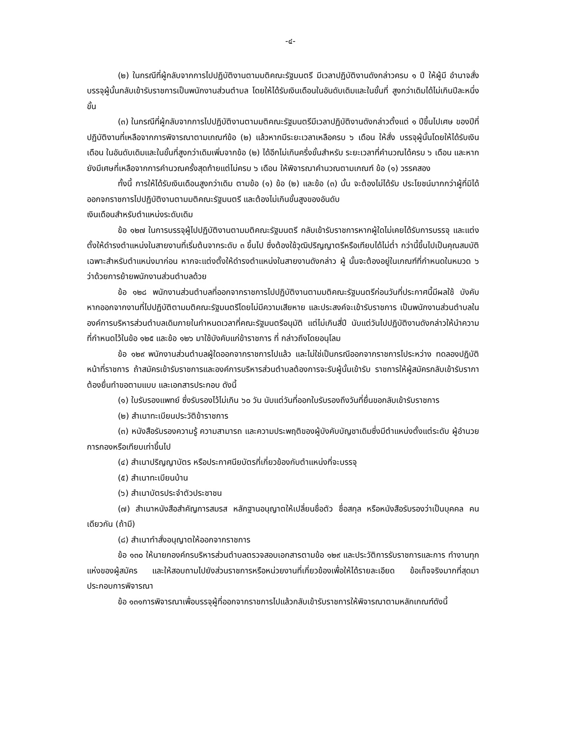-๔-
(๒) ในกรณีที่ผู้กลับจากการไปปฏิบัติงานตามมติคณะรัฐมนตรี มีเวลาปฏิบัติงานดังกล่าวครบ ๑ ปี ให้ผู้มี อำนาจสั่งบรรจุผู้นั้นกลับเข้ารับราชการเป็นพนักงานส่วนตำบล โดยให้ได้รับเงินเดือนในอันดับเดิมและในขั้นที่ สูงกว่าเดิมได้ไม่เกินปีละหนึ่งขั้น
(๓) ในกรณีที่ผู้กลับจากการไปปฏิบัติงานตามมติคณะรัฐมนตรีมีเวลาปฏิบัติงานดังกล่าวตั้งแต่ ๑ ปีขึ้นไปเศษ ของปีที่ปฏิบัติงานที่เหลือจากการพิจารณาตามเกณฑ์ข้อ (๒) แล้วหากมีระยะเวลาเหลือครบ ๖ เดือน ให้สั่ง บรรจุผู้นั้นโดยให้ได้รับเงินเดือน ในอันดับเดิมและในขั้นที่สูงกว่าเดิมเพิ่มจากข้อ (๒) ได้อีกไม่เกินครึ่งขั้นสำหรับ ระยะเวลาที่คำนวณได้ครบ ๖ เดือน และหากยังมีเศษที่เหลือจากการคำนวณครั้งสุดท้ายแต่ไม่ครบ ๖ เดือน ให้พิจารณาคำนวณตามเกณฑ์ ข้อ (๑) วรรคสอง
ทั้งนี้ การให้ได้รับเงินเดือนสูงกว่าเดิม ตามข้อ (๑) ข้อ (๒) และข้อ (๓) นั้น จะต้องไม่ได้รับ ประโยชน์มากกว่าผู้ที่มิได้ออกจกราชการไปปฏิบัติงานตามมติคณะรัฐมนตรี และต้องไม่เกินขั้นสูงของอันดับ
เงินเดือนสำหรับตำแหน่งระดับเดิม
ข้อ ๑๒๗ ในการบรรจุผู้ไปปฏิบัติงานตามมติคณะรัฐมนตรี กลับเข้ารับราชการหากผู้ใดไม่เคยได้รับการบรรจุ และแต่งตั้งให้ดำรงตำแหน่งในสายงานที่เริ่มต้นจากระดับ ๓ ขึ้นไป ซึ่งต้องใช้วุฒิปริญญาตรีหรือเทียบได้ไม่ต่ำ กว่านี้ขึ้นไปเป็นคุณสมบัติเฉพาะสำหรับตำแหน่งมาก่อน หากจะแต่งตั้งให้ดำรงตำแหน่งในสายงานดังกล่าว ผู้ นั้นจะต้องอยู่ในเกณฑ์ที่กำหนดในหมวด ๖ ว่าด้วยการย้ายพนักงานส่วนตำบลด้วย
ข้อ ๑๒๘ พนักงานส่วนตำบลที่ออกจากราชการไปปฏิบัติงานตามมติคณะรัฐมนตรีก่อนวันที่ประกาศนี้มีผลใช้ บังคับหากออกจากงานที่ไปปฏิบัติตามมติคณะรัฐมนตรีโดยไม่มีความเสียหาย และประสงค์จะเข้ารับราชการ เป็นพนักงานส่วนตำบลในองค์การบริหารส่วนตำบลเดิมภายในกำหนดเวลาที่คณะรัฐมนตรีอนุมัติ แต่ไม่เกินสี่ปี นับแต่วันไปปฏิบัติงานดังกล่าวให้นำความที่กำหนดไว้ในข้อ ๑๒๕ และข้อ ๑๒๖ มาใช้บังคับแก่ข้าราชการ ที่ กล่าวถึงโดยอนุโลม
ข้อ ๑๒๙ พนักงานส่วนตำบลผู้ใดออกจากราชการไปแล้ว และไม่ใช่เป็นกรณีออกจากราชการไประหว่าง ทดลองปฏิบัติหน้าที่ราชการ ถ้าสมัครเข้ารับราชการและองค์การบริหารส่วนตำบลต้องการจะรับผู้นั้นเข้ารับ ราชการให้ผู้สมัครกลับเข้ารับรากาต้องยื่นทำขอตามแบบ และเอกสารประกอบ ดังนี้
(๑) ใบรับรองแพทย์ ซึ่งรับรองไว้ไม่เกิน ๖๐ วัน นับแต่วันที่ออกใบรับรองถึงวันที่ยื่นขอกลับเข้ารับราชการ
(๒) สำเนาทะเบียนประวัติข้าราชการ
(๓) หนังสือรับรองความรู้ ความสามารถ และความประพฤติของผู้บังคับบัญชาเดิมซึ่งมีตำแหน่งตั้งแต่ระดับ ผู้อำนวยการกองหรือเทียบเท่าขึ้นไป
(๔) สำเนาปริญญาบัตร หรือประกาศนียบัตรที่เกี่ยวข้องกับตำแหน่งที่จะบรรจุ
(๕) สำเนาทะเบียนบ้าน
(๖) สำเนาบัตรประจำตัวประชาชน
(๗) สำเนาหนังสือสำคัญการสมรส หลักฐานอนุญาตให้เปลี่ยนชื่อตัว ชื่อสกุล หรือหนังสือรับรองว่าเป็นบุคคล คนเดียวกัน (ถ้ามี)
(๘) สำเนาทำสั่งอนุญาตให้ออกจากราชการ
ข้อ ๑๓๐ ให้นายกองค์กรบริหารส่วนตำบลตรวจสอบเอกสารตามข้อ ๑๒๙ และประวัติการรับราชการและการ ทำงานทุกแห่งของผู้สมัคร และให้สอบถามไปยังส่วนราชการหรือหน่วยงานที่เกี่ยวข้องเพื่อให้ได้รายละเอียด ข้อเท็จจริงมากที่สุดมาประกอบการพิจารณา
ข้อ ๑๓๑การพิจารณาเพื่อบรรจุผู้ที่ออกจากราชการไปแล้วกลับเข้ารับราชการให้พิจารณาตามหลักเกณฑ์ดังนี้